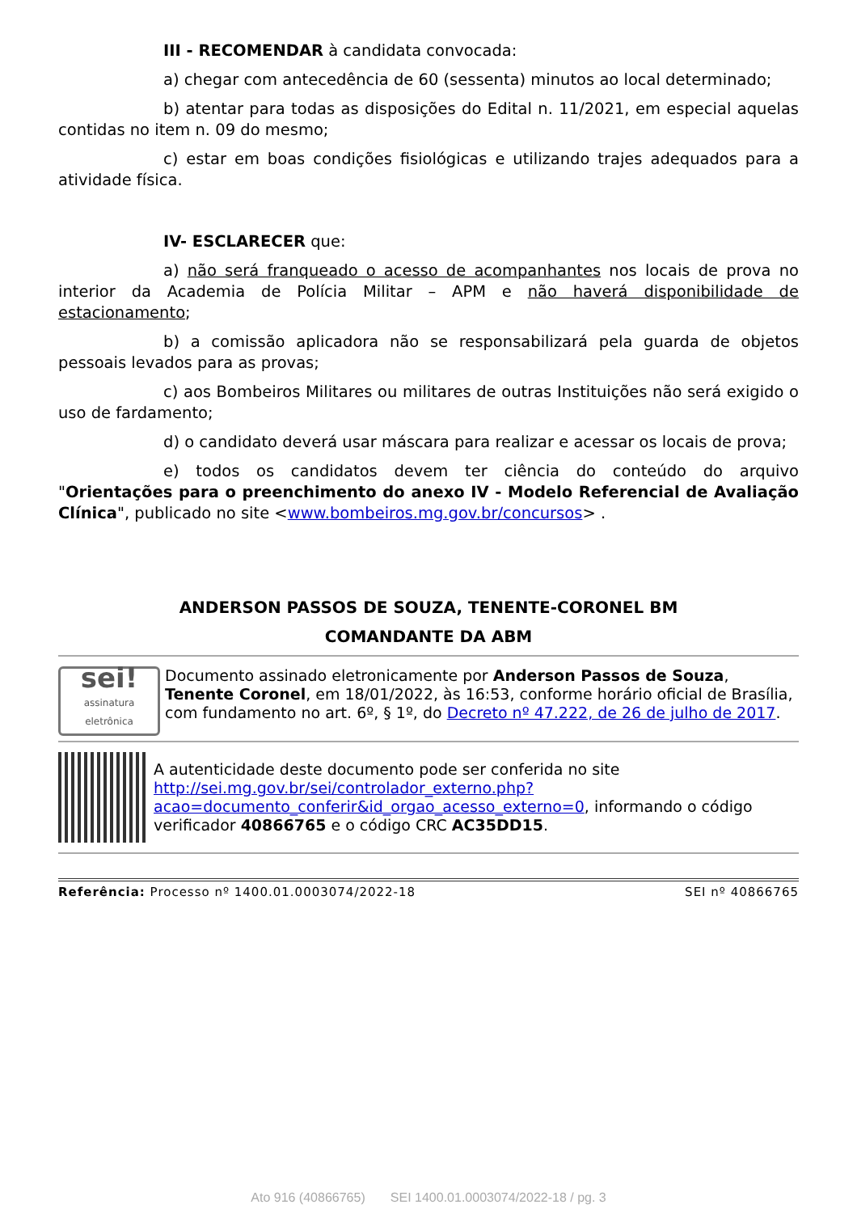III - RECOMENDAR à candidata convocada:
a) chegar com antecedência de 60 (sessenta) minutos ao local determinado;
b) atentar para todas as disposições do Edital n. 11/2021, em especial aquelas contidas no item n. 09 do mesmo;
c) estar em boas condições fisiológicas e utilizando trajes adequados para a atividade física.
IV- ESCLARECER que:
a) não será franqueado o acesso de acompanhantes nos locais de prova no interior da Academia de Polícia Militar – APM e não haverá disponibilidade de estacionamento;
b) a comissão aplicadora não se responsabilizará pela guarda de objetos pessoais levados para as provas;
c) aos Bombeiros Militares ou militares de outras Instituições não será exigido o uso de fardamento;
d) o candidato deverá usar máscara para realizar e acessar os locais de prova;
e) todos os candidatos devem ter ciência do conteúdo do arquivo "Orientações para o preenchimento do anexo IV - Modelo Referencial de Avaliação Clínica", publicado no site <www.bombeiros.mg.gov.br/concursos> .
ANDERSON PASSOS DE SOUZA, TENENTE-CORONEL BM
COMANDANTE DA ABM
sei!
assinatura eletrônica
Documento assinado eletronicamente por Anderson Passos de Souza, Tenente Coronel, em 18/01/2022, às 16:53, conforme horário oficial de Brasília, com fundamento no art. 6º, § 1º, do Decreto nº 47.222, de 26 de julho de 2017.
A autenticidade deste documento pode ser conferida no site http://sei.mg.gov.br/sei/controlador_externo.php?acao=documento_conferir&id_orgao_acesso_externo=0, informando o código verificador 40866765 e o código CRC AC35DD15.
Referência: Processo nº 1400.01.0003074/2022-18 SEI nº 40866765
Ato 916 (40866765) SEI 1400.01.0003074/2022-18 / pg. 3